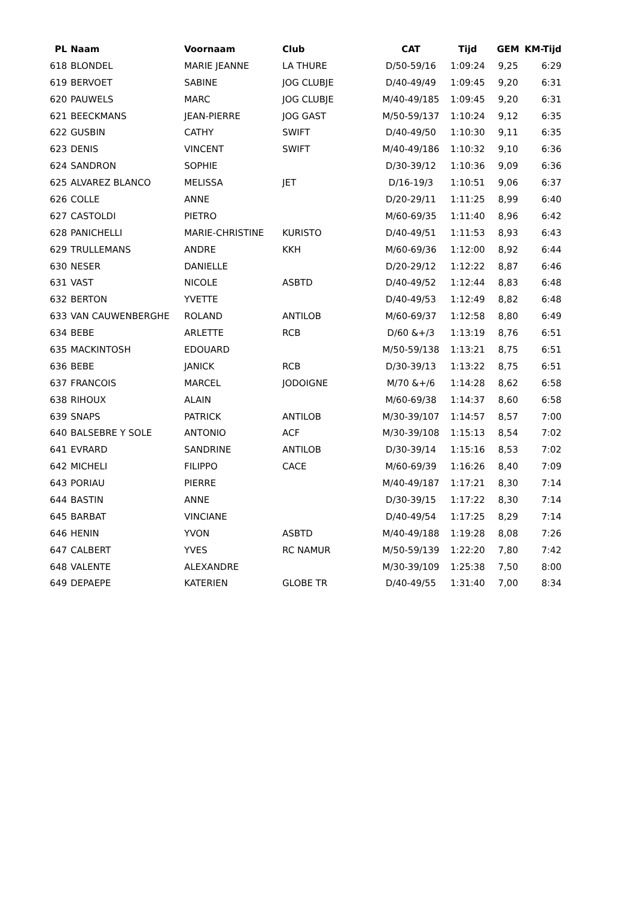| PL | Naam | Voornaam | Club | CAT | Tijd | GEM | KM-Tijd |
| --- | --- | --- | --- | --- | --- | --- | --- |
| 618 | BLONDEL | MARIE JEANNE | LA THURE | D/50-59/16 | 1:09:24 | 9,25 | 6:29 |
| 619 | BERVOET | SABINE | JOG CLUBJE | D/40-49/49 | 1:09:45 | 9,20 | 6:31 |
| 620 | PAUWELS | MARC | JOG CLUBJE | M/40-49/185 | 1:09:45 | 9,20 | 6:31 |
| 621 | BEECKMANS | JEAN-PIERRE | JOG GAST | M/50-59/137 | 1:10:24 | 9,12 | 6:35 |
| 622 | GUSBIN | CATHY | SWIFT | D/40-49/50 | 1:10:30 | 9,11 | 6:35 |
| 623 | DENIS | VINCENT | SWIFT | M/40-49/186 | 1:10:32 | 9,10 | 6:36 |
| 624 | SANDRON | SOPHIE | | D/30-39/12 | 1:10:36 | 9,09 | 6:36 |
| 625 | ALVAREZ BLANCO | MELISSA | JET | D/16-19/3 | 1:10:51 | 9,06 | 6:37 |
| 626 | COLLE | ANNE | | D/20-29/11 | 1:11:25 | 8,99 | 6:40 |
| 627 | CASTOLDI | PIETRO | | M/60-69/35 | 1:11:40 | 8,96 | 6:42 |
| 628 | PANICHELLI | MARIE-CHRISTINE | KURISTO | D/40-49/51 | 1:11:53 | 8,93 | 6:43 |
| 629 | TRULLEMANS | ANDRE | KKH | M/60-69/36 | 1:12:00 | 8,92 | 6:44 |
| 630 | NESER | DANIELLE | | D/20-29/12 | 1:12:22 | 8,87 | 6:46 |
| 631 | VAST | NICOLE | ASBTD | D/40-49/52 | 1:12:44 | 8,83 | 6:48 |
| 632 | BERTON | YVETTE | | D/40-49/53 | 1:12:49 | 8,82 | 6:48 |
| 633 | VAN CAUWENBERGHE | ROLAND | ANTILOB | M/60-69/37 | 1:12:58 | 8,80 | 6:49 |
| 634 | BEBE | ARLETTE | RCB | D/60 &+/3 | 1:13:19 | 8,76 | 6:51 |
| 635 | MACKINTOSH | EDOUARD | | M/50-59/138 | 1:13:21 | 8,75 | 6:51 |
| 636 | BEBE | JANICK | RCB | D/30-39/13 | 1:13:22 | 8,75 | 6:51 |
| 637 | FRANCOIS | MARCEL | JODOIGNE | M/70 &+/6 | 1:14:28 | 8,62 | 6:58 |
| 638 | RIHOUX | ALAIN | | M/60-69/38 | 1:14:37 | 8,60 | 6:58 |
| 639 | SNAPS | PATRICK | ANTILOB | M/30-39/107 | 1:14:57 | 8,57 | 7:00 |
| 640 | BALSEBRE Y SOLE | ANTONIO | ACF | M/30-39/108 | 1:15:13 | 8,54 | 7:02 |
| 641 | EVRARD | SANDRINE | ANTILOB | D/30-39/14 | 1:15:16 | 8,53 | 7:02 |
| 642 | MICHELI | FILIPPO | CACE | M/60-69/39 | 1:16:26 | 8,40 | 7:09 |
| 643 | PORIAU | PIERRE | | M/40-49/187 | 1:17:21 | 8,30 | 7:14 |
| 644 | BASTIN | ANNE | | D/30-39/15 | 1:17:22 | 8,30 | 7:14 |
| 645 | BARBAT | VINCIANE | | D/40-49/54 | 1:17:25 | 8,29 | 7:14 |
| 646 | HENIN | YVON | ASBTD | M/40-49/188 | 1:19:28 | 8,08 | 7:26 |
| 647 | CALBERT | YVES | RC NAMUR | M/50-59/139 | 1:22:20 | 7,80 | 7:42 |
| 648 | VALENTE | ALEXANDRE | | M/30-39/109 | 1:25:38 | 7,50 | 8:00 |
| 649 | DEPAEPE | KATERIEN | GLOBE TR | D/40-49/55 | 1:31:40 | 7,00 | 8:34 |